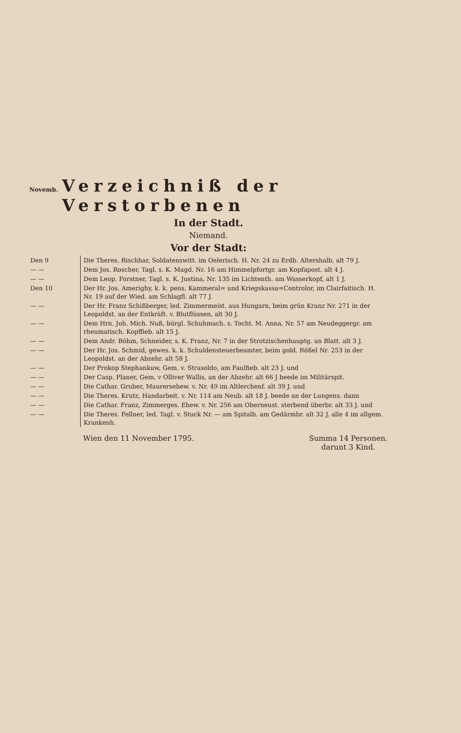Novemb. Verzeichniß der Verstorbenen
In der Stadt.
Niemand.
Vor der Stadt:
| Den 9 | Die Theres. Rischhar, Soldatenswitt. im Oelerisch. H. Nr. 24 zu Erdb. Altershalb, alt 79 J. |
| — — | Dem Jos. Roscher, Tagl. s. K. Magd. Nr. 16 am Himmelpfortgr. am Kopfapost. alt 4 J. |
| — — | Dem Leop. Forstner, Tagl. s. K. Justina, Nr. 135 im Lichtenth. am Wasserkopf, alt 1 J. |
| Den 10 | Der Hr. Jos. Amerighy, k. k. pens. Kammeral= und Kriegskassa=Controlor, im Clairfaitisch. H. Nr. 19 auf der Wied. am Schlagfl. alt 77 J. |
| — — | Der Hr. Franz Schißberger, led. Zimmermeist. aus Hungarn, beim grün Kranz Nr. 271 in der Leopoldst. an der Entkräft. v. Blutflüssen, alt 30 J. |
| — — | Dem Hrn. Joh. Mich. Nuß, bürgl. Schuhmach. s. Tocht. M. Anna, Nr. 57 am Neudeggergr. am rheumatisch. Kopffieb. alt 15 J. |
| — — | Dem Andr. Böhm, Schneider, s. K. Franz, Nr. 7 in der Strotzischenhauptg. an Blatt. alt 3 J. |
| — — | Der Hr. Jos. Schmid, gewes. k. k. Schuldensteuerbeamter, beim gold. Rößel Nr. 253 in der Leopoldst. an der Abzehr. alt 58 J. |
| — — | Der Prokop Stephankuw, Gem. v. Strasoldo, am Faulfieb. alt 23 J. und |
| — — | Der Casp. Planer, Gem. v Olliver Wallis, an der Abzehr. alt 66 J beede im Militärspit. |
| — — | Die Cathar. Gruber, Maurersehew. v. Nr. 49 im Altlerchenf. alt 39 J. und |
| — — | Die Theres. Krutz, Handarbeit. v. Nr. 114 am Neub. alt 18 J. beede an der Lungens. dann |
| — — | Die Cathar. Franz, Zimmerges. Ehew. v. Nr. 256 am Oberneust. sterbend überbr. alt 33 J. und |
| — — | Die Theres. Fellner, led. Tagl. v. Stuck Nr. — am Spitalb. am Gedärmbr. alt 32 J. alle 4 im allgem. Krankenh. |
Wien den 11 November 1795. Summa 14 Personen.
darunt 3 Kind.